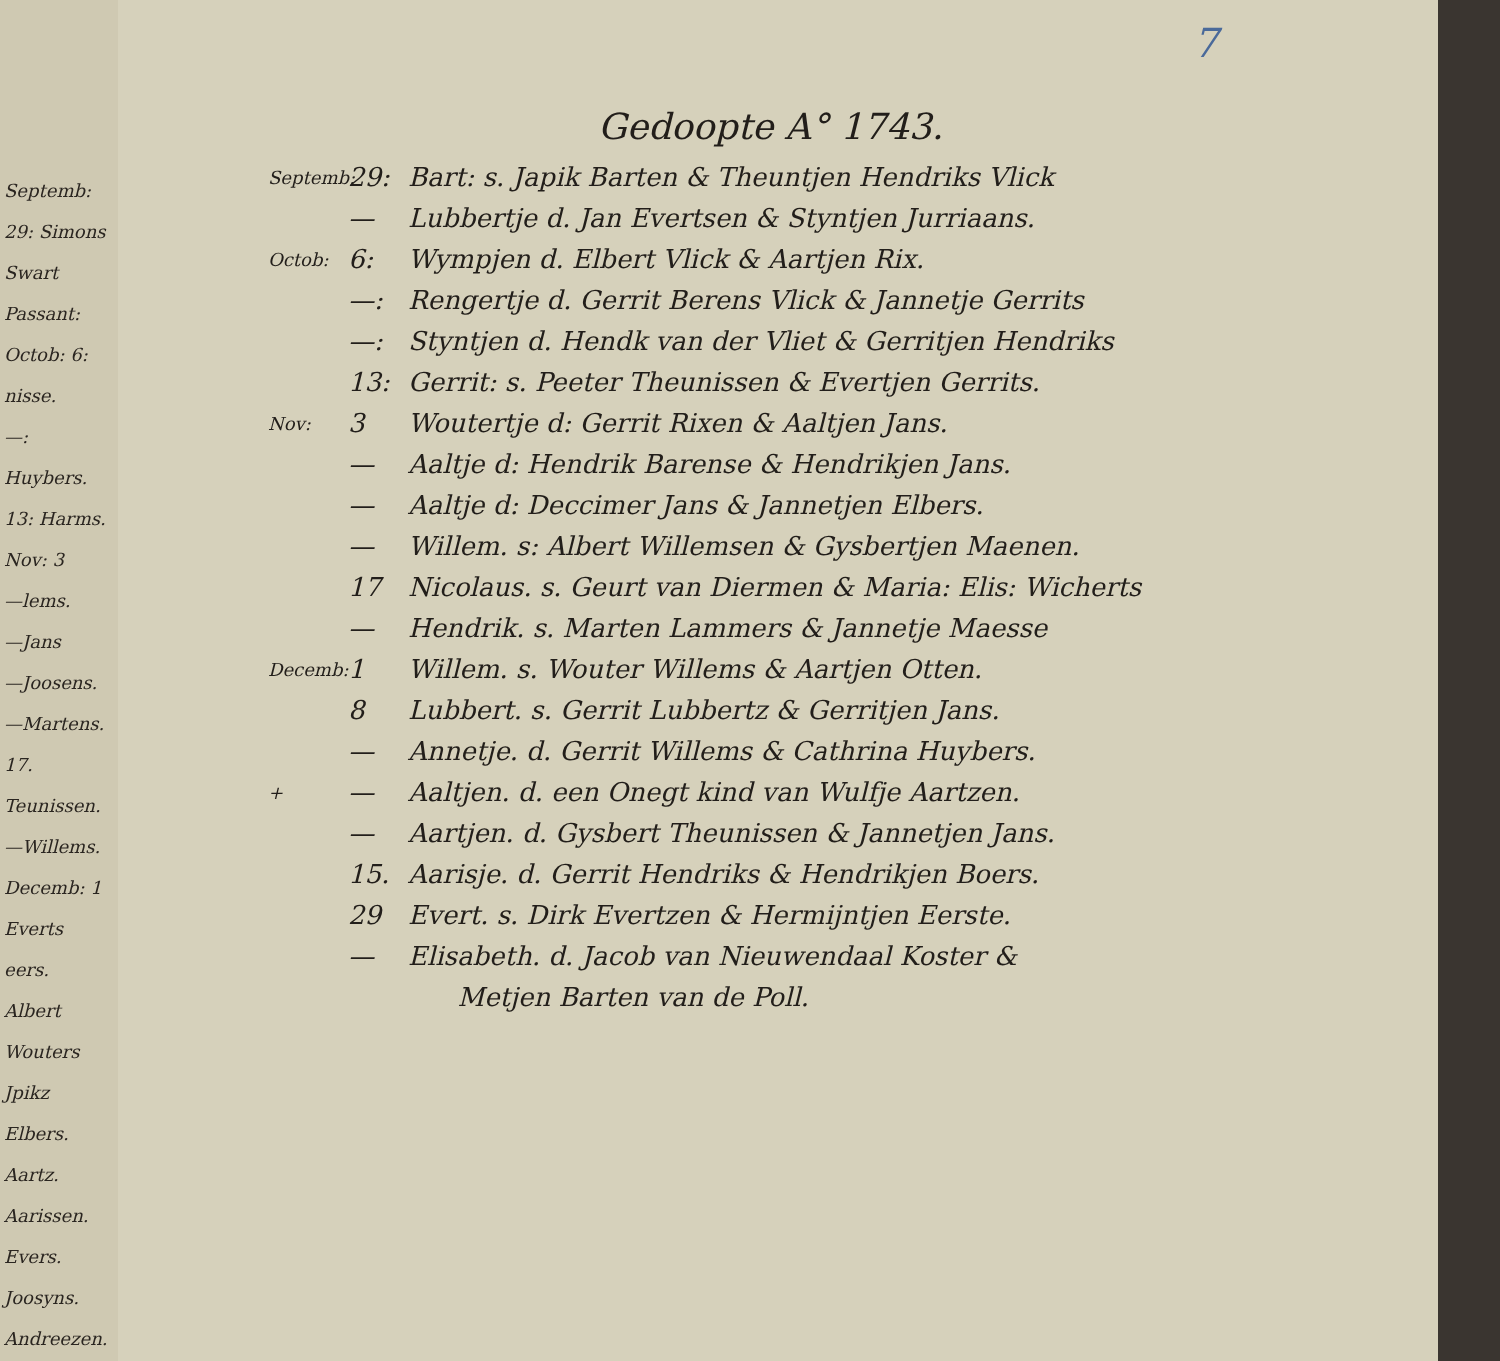Septemb: 29: Simons Swart Passant:
Octob: 6: nisse.
—: Huybers.
13: Harms.
Nov: 3
—lems.
—Jans
—Joosens.
—Martens.
17. Teunissen.
—Willems.
Decemb: 1 Everts
eers.
Albert Wouters
Jpikz
Elbers.
Aartz.
Aarissen.
Evers.
Joosyns.
Andreezen.
7
Gedoopte A° 1743.
Septemb: 29: Bart: s. Japik Barten & Theuntjen Hendriks Vlick
— Lubbertje d. Jan Evertsen & Styntjen Jurriaans.
Octob: 6: Wympjen d. Elbert Vlick & Aartjen Rix.
—: Rengertje d. Gerrit Berens Vlick & Jannetje Gerrits
—: Styntjen d. Hendk van der Vliet & Gerritjen Hendriks
13: Gerrit: s. Peeter Theunissen & Evertjen Gerrits.
Nov: 3 Woutertje d: Gerrit Rixen & Aaltjen Jans.
— Aaltje d: Hendrik Barense & Hendrikjen Jans.
— Aaltje d: Deccimer Jans & Jannetjen Elbers.
— Willem. s: Albert Willemsen & Gysbertjen Maenen.
17 Nicolaus. s. Geurt van Diermen & Maria: Elis: Wicherts
— Hendrik. s. Marten Lammers & Jannetje Maesse
Decemb: 1 Willem. s. Wouter Willems & Aartjen Otten.
8 Lubbert. s. Gerrit Lubbertz & Gerritjen Jans.
— Annetje. d. Gerrit Willems & Cathrina Huybers.
+ — Aaltjen. d. een Onegt kind van Wulfje Aartzen.
— Aartjen. d. Gysbert Theunissen & Jannetjen Jans.
15. Aarisje. d. Gerrit Hendriks & Hendrikjen Boers.
29 Evert. s. Dirk Evertzen & Hermijntjen Eerste.
— Elisabeth. d. Jacob van Nieuwendaal Koster &
Metjen Barten van de Poll.